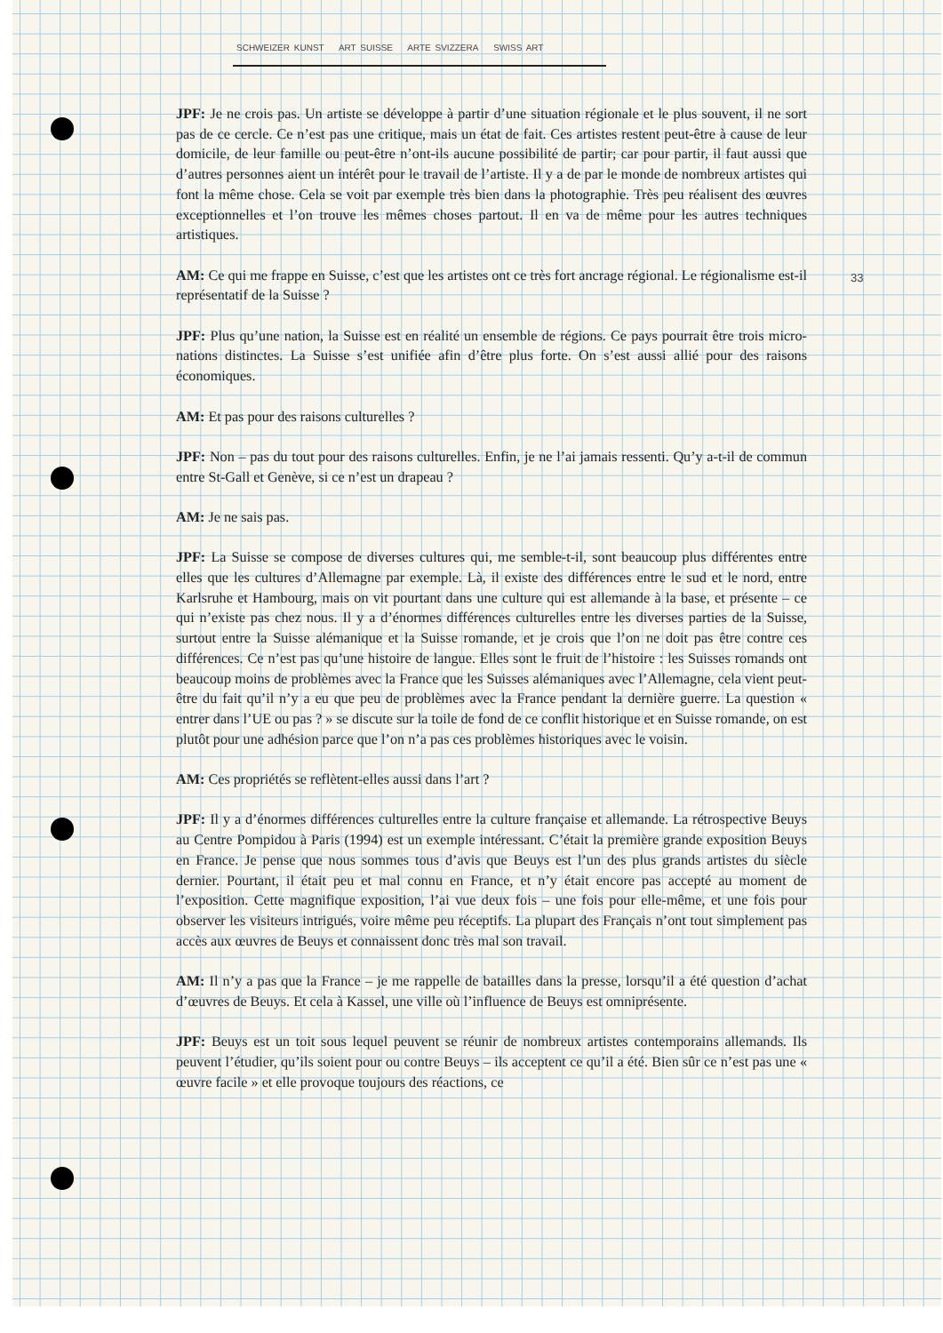SCHWEIZER KUNST ART SUISSE ARTE SVIZZERA SWISS ART
33
JPF: Je ne crois pas. Un artiste se développe à partir d’une situation régionale et le plus souvent, il ne sort pas de ce cercle. Ce n’est pas une critique, mais un état de fait. Ces artistes restent peut-être à cause de leur domicile, de leur famille ou peut-être n’ont-ils aucune possibilité de partir; car pour partir, il faut aussi que d’autres personnes aient un intérêt pour le travail de l’artiste. Il y a de par le monde de nombreux artistes qui font la même chose. Cela se voit par exemple très bien dans la photographie. Très peu réalisent des œuvres exceptionnelles et l’on trouve les mêmes choses partout. Il en va de même pour les autres techniques artistiques.
AM: Ce qui me frappe en Suisse, c’est que les artistes ont ce très fort ancrage régional. Le régionalisme est-il représentatif de la Suisse ?
JPF: Plus qu’une nation, la Suisse est en réalité un ensemble de régions. Ce pays pourrait être trois micro-nations distinctes. La Suisse s’est unifiée afin d’être plus forte. On s’est aussi allié pour des raisons économiques.
AM: Et pas pour des raisons culturelles ?
JPF: Non – pas du tout pour des raisons culturelles. Enfin, je ne l’ai jamais ressenti. Qu’y a-t-il de commun entre St-Gall et Genève, si ce n’est un drapeau ?
AM: Je ne sais pas.
JPF: La Suisse se compose de diverses cultures qui, me semble-t-il, sont beaucoup plus différentes entre elles que les cultures d’Allemagne par exemple. Là, il existe des différences entre le sud et le nord, entre Karlsruhe et Hambourg, mais on vit pourtant dans une culture qui est allemande à la base, et présente – ce qui n’existe pas chez nous. Il y a d’énormes différences culturelles entre les diverses parties de la Suisse, surtout entre la Suisse alémanique et la Suisse romande, et je crois que l’on ne doit pas être contre ces différences. Ce n’est pas qu’une histoire de langue. Elles sont le fruit de l’histoire : les Suisses romands ont beaucoup moins de problèmes avec la France que les Suisses alémaniques avec l’Allemagne, cela vient peut-être du fait qu’il n’y a eu que peu de problèmes avec la France pendant la dernière guerre. La question « entrer dans l’UE ou pas ? » se discute sur la toile de fond de ce conflit historique et en Suisse romande, on est plutôt pour une adhésion parce que l’on n’a pas ces problèmes historiques avec le voisin.
AM: Ces propriétés se reflètent-elles aussi dans l’art ?
JPF: Il y a d’énormes différences culturelles entre la culture française et allemande. La rétrospective Beuys au Centre Pompidou à Paris (1994) est un exemple intéressant. C’était la première grande exposition Beuys en France. Je pense que nous sommes tous d’avis que Beuys est l’un des plus grands artistes du siècle dernier. Pourtant, il était peu et mal connu en France, et n’y était encore pas accepté au moment de l’exposition. Cette magnifique exposition, l’ai vue deux fois – une fois pour elle-même, et une fois pour observer les visiteurs intrigués, voire même peu réceptifs. La plupart des Français n’ont tout simplement pas accès aux œuvres de Beuys et connaissent donc très mal son travail.
AM: Il n’y a pas que la France – je me rappelle de batailles dans la presse, lorsqu’il a été question d’achat d’œuvres de Beuys. Et cela à Kassel, une ville où l’influence de Beuys est omniprésente.
JPF: Beuys est un toit sous lequel peuvent se réunir de nombreux artistes contemporains allemands. Ils peuvent l’étudier, qu’ils soient pour ou contre Beuys – ils acceptent ce qu’il a été. Bien sûr ce n’est pas une « œuvre facile » et elle provoque toujours des réactions, ce